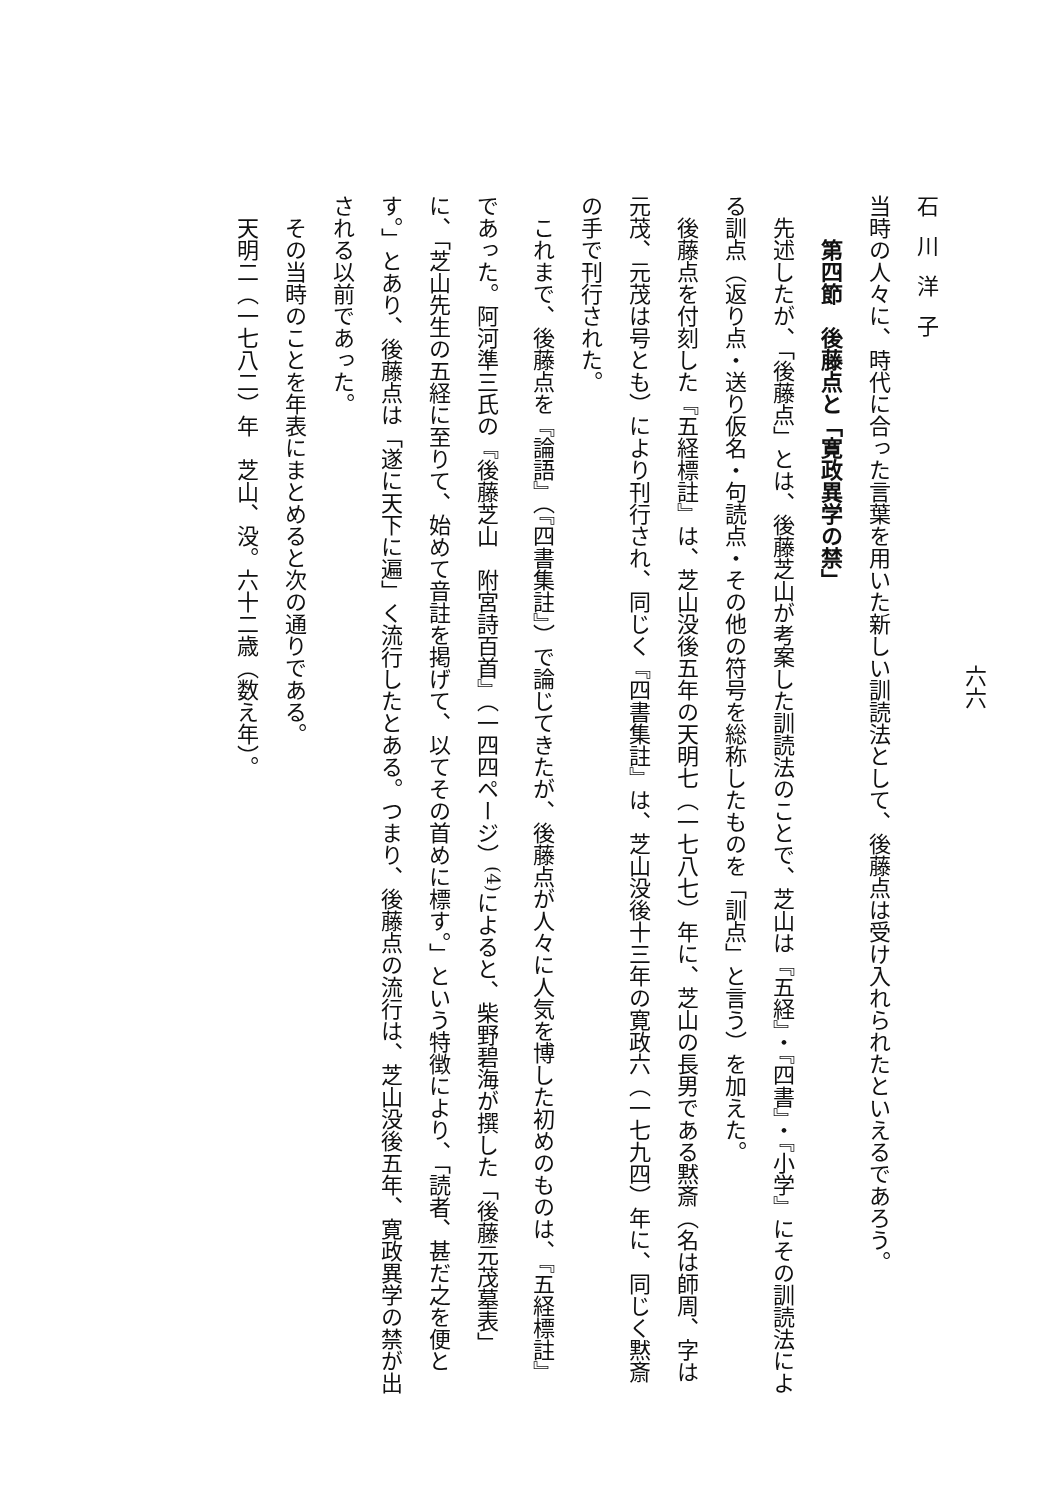六六
石川洋子
当時の人々に、時代に合った言葉を用いた新しい訓読法として、後藤点は受け入れられたといえるであろう。
第四節　後藤点と「寛政異学の禁」
先述したが、「後藤点」とは、後藤芝山が考案した訓読法のことで、芝山は『五経』・『四書』・『小学』にその訓読法による訓点（返り点・送り仮名・句読点・その他の符号を総称したものを「訓点」と言う）を加えた。
後藤点を付刻した『五経標註』は、芝山没後五年の天明七（一七八七）年に、芝山の長男である黙斎（名は師周、字は元茂、元茂は号とも）により刊行され、同じく『四書集註』は、芝山没後十三年の寛政六（一七九四）年に、同じく黙斎の手で刊行された。
これまで、後藤点を『論語』（『四書集註』）で論じてきたが、後藤点が人々に人気を博した初めのものは、『五経標註』であった。阿河準三氏の『後藤芝山　附宮詩百首』（一四四ページ）<sup>(4)</sup>によると、柴野碧海が撰した「後藤元茂墓表」に、「芝山先生の五経に至りて、始めて音註を掲げて、以てその首めに標す。」という特徴により、「読者、甚だ之を便とす。」とあり、後藤点は「遂に天下に遍」く流行したとある。つまり、後藤点の流行は、芝山没後五年、寛政異学の禁が出される以前であった。
その当時のことを年表にまとめると次の通りである。
天明二（一七八二）年　芝山、没。六十二歳（数え年）。